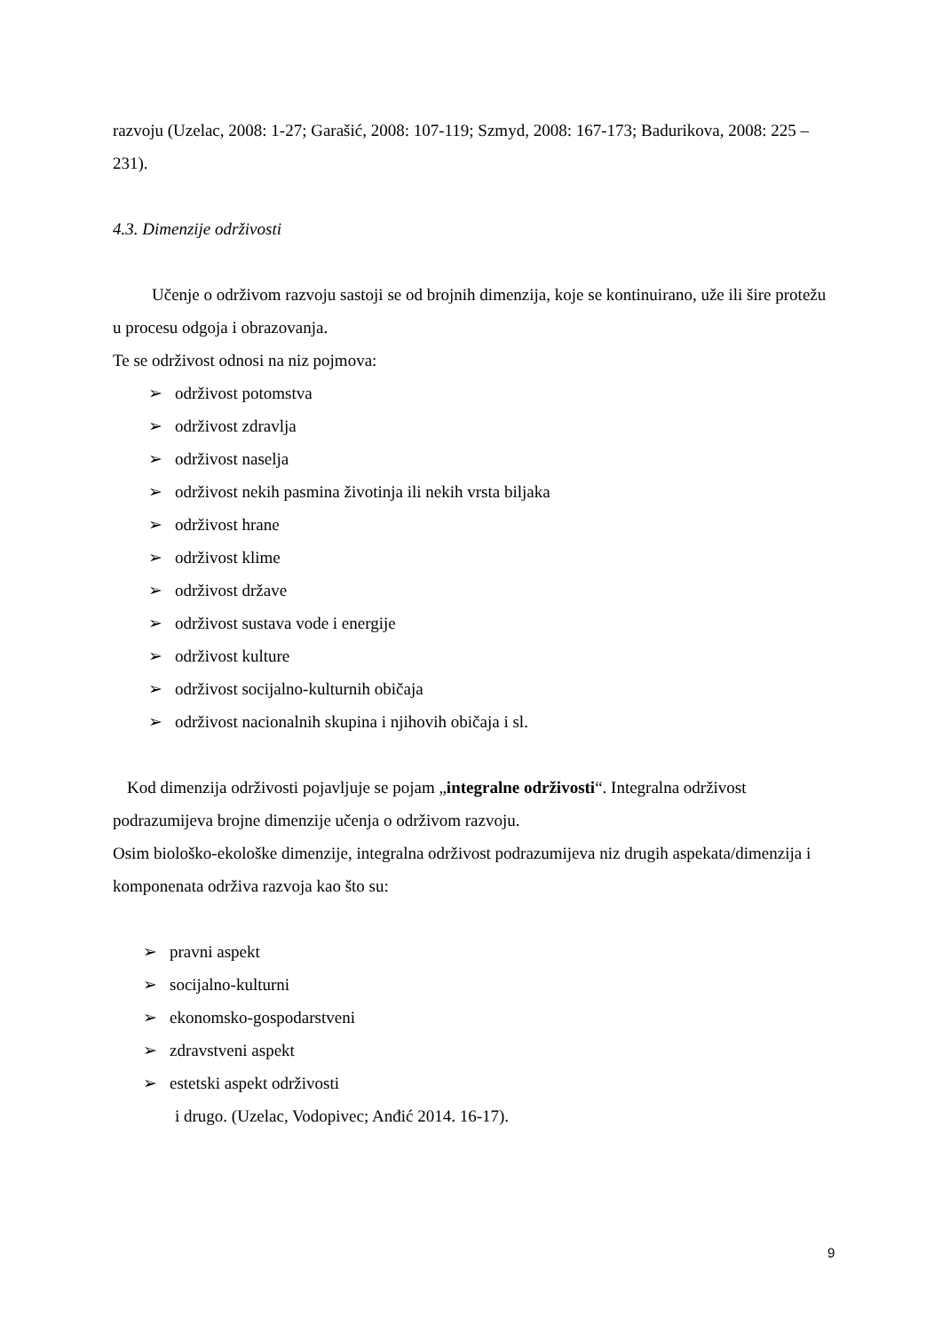razvoju (Uzelac, 2008: 1-27; Garašić, 2008: 107-119; Szmyd, 2008: 167-173; Badurikova, 2008: 225 – 231).
4.3. Dimenzije održivosti
Učenje o održivom razvoju sastoji se od brojnih dimenzija, koje se kontinuirano, uže ili šire protežu u procesu odgoja i obrazovanja.
Te se održivost odnosi na niz pojmova:
➢ održivost potomstva
➢ održivost zdravlja
➢ održivost naselja
➢ održivost nekih pasmina životinja ili nekih vrsta biljaka
➢ održivost hrane
➢ održivost klime
➢ održivost države
➢ održivost sustava vode i energije
➢ održivost kulture
➢ održivost socijalno-kulturnih običaja
➢ održivost nacionalnih skupina i njihovih običaja i sl.
Kod dimenzija održivosti pojavljuje se pojam „integralne održivosti“. Integralna održivost podrazumijeva brojne dimenzije učenja o održivom razvoju.
Osim biološko-ekološke dimenzije, integralna održivost podrazumijeva niz drugih aspekata/dimenzija i komponenata održiva razvoja kao što su:
➢ pravni aspekt
➢ socijalno-kulturni
➢ ekonomsko-gospodarstveni
➢ zdravstveni aspekt
➢ estetski aspekt održivosti
i drugo. (Uzelac, Vodopivec; Anđić 2014. 16-17).
9